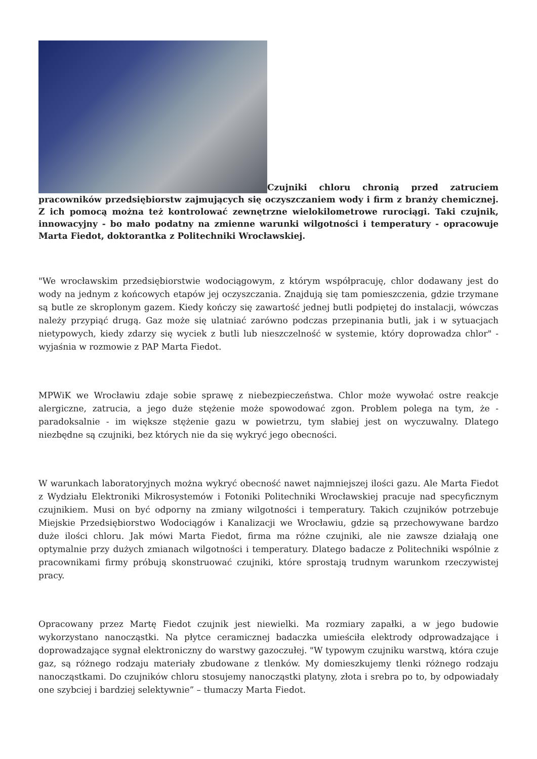Czujniki chloru chronią przed zatruciem pracowników przedsiębiorstw zajmujących się oczyszczaniem wody i firm z branży chemicznej. Z ich pomocą można też kontrolować zewnętrzne wielokilometrowe rurociągi. Taki czujnik, innowacyjny - bo mało podatny na zmienne warunki wilgotności i temperatury - opracowuje Marta Fiedot, doktorantka z Politechniki Wrocławskiej.
"We wrocławskim przedsiębiorstwie wodociągowym, z którym współpracuję, chlor dodawany jest do wody na jednym z końcowych etapów jej oczyszczania. Znajdują się tam pomieszczenia, gdzie trzymane są butle ze skroplonym gazem. Kiedy kończy się zawartość jednej butli podpiętej do instalacji, wówczas należy przypiąć drugą. Gaz może się ulatniać zarówno podczas przepinania butli, jak i w sytuacjach nietypowych, kiedy zdarzy się wyciek z butli lub nieszczelność w systemie, który doprowadza chlor" - wyjaśnia w rozmowie z PAP Marta Fiedot.
MPWiK we Wrocławiu zdaje sobie sprawę z niebezpieczeństwa. Chlor może wywołać ostre reakcje alergiczne, zatrucia, a jego duże stężenie może spowodować zgon. Problem polega na tym, że - paradoksalnie - im większe stężenie gazu w powietrzu, tym słabiej jest on wyczuwalny. Dlatego niezbędne są czujniki, bez których nie da się wykryć jego obecności.
W warunkach laboratoryjnych można wykryć obecność nawet najmniejszej ilości gazu. Ale Marta Fiedot z Wydziału Elektroniki Mikrosystemów i Fotoniki Politechniki Wrocławskiej pracuje nad specyficznym czujnikiem. Musi on być odporny na zmiany wilgotności i temperatury. Takich czujników potrzebuje Miejskie Przedsiębiorstwo Wodociągów i Kanalizacji we Wrocławiu, gdzie są przechowywane bardzo duże ilości chloru. Jak mówi Marta Fiedot, firma ma różne czujniki, ale nie zawsze działają one optymalnie przy dużych zmianach wilgotności i temperatury. Dlatego badacze z Politechniki wspólnie z pracownikami firmy próbują skonstruować czujniki, które sprostają trudnym warunkom rzeczywistej pracy.
Opracowany przez Martę Fiedot czujnik jest niewielki. Ma rozmiary zapałki, a w jego budowie wykorzystano nanocząstki. Na płytce ceramicznej badaczka umieściła elektrody odprowadzające i doprowadzające sygnał elektroniczny do warstwy gazoczułej. "W typowym czujniku warstwą, która czuje gaz, są różnego rodzaju materiały zbudowane z tlenków. My domieszkujemy tlenki różnego rodzaju nanocząstkami. Do czujników chloru stosujemy nanocząstki platyny, złota i srebra po to, by odpowiadały one szybciej i bardziej selektywnie” – tłumaczy Marta Fiedot.